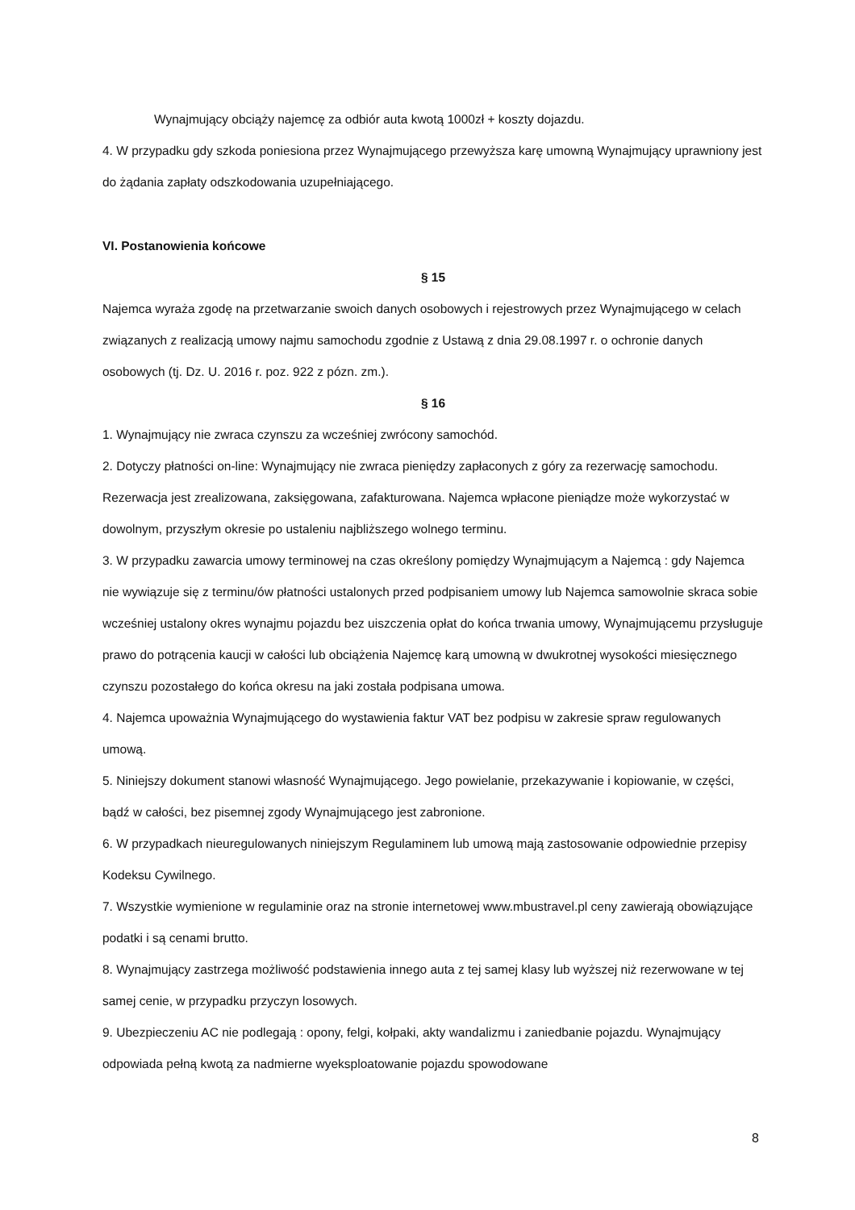Wynajmujący obciąży najemcę za odbiór auta kwotą 1000zł + koszty dojazdu.
4. W przypadku gdy szkoda poniesiona przez Wynajmującego przewyższa karę umowną Wynajmujący uprawniony jest do żądania zapłaty odszkodowania uzupełniającego.
VI. Postanowienia końcowe
§ 15
Najemca wyraża zgodę na przetwarzanie swoich danych osobowych i rejestrowych przez Wynajmującego w celach związanych z realizacją umowy najmu samochodu zgodnie z Ustawą z dnia 29.08.1997 r. o ochronie danych osobowych (tj. Dz. U. 2016 r. poz. 922 z pózn. zm.).
§ 16
1. Wynajmujący nie zwraca czynszu za wcześniej zwrócony samochód.
2. Dotyczy płatności on-line: Wynajmujący nie zwraca pieniędzy zapłaconych z góry za rezerwację samochodu. Rezerwacja jest zrealizowana, zaksięgowana, zafakturowana. Najemca wpłacone pieniądze może wykorzystać w dowolnym, przyszłym okresie po ustaleniu najbliższego wolnego terminu.
3. W przypadku zawarcia umowy terminowej na czas określony pomiędzy Wynajmującym a Najemcą : gdy Najemca nie wywiązuje się z terminu/ów płatności ustalonych przed podpisaniem umowy lub Najemca samowolnie skraca sobie wcześniej ustalony okres wynajmu pojazdu bez uiszczenia opłat do końca trwania umowy, Wynajmującemu przysługuje prawo do potrącenia kaucji w całości lub obciążenia Najemcę karą umowną w dwukrotnej wysokości miesięcznego czynszu pozostałego do końca okresu na jaki została podpisana umowa.
4. Najemca upoważnia Wynajmującego do wystawienia faktur VAT bez podpisu w zakresie spraw regulowanych umową.
5. Niniejszy dokument stanowi własność Wynajmującego. Jego powielanie, przekazywanie i kopiowanie, w części, bądź w całości, bez pisemnej zgody Wynajmującego jest zabronione.
6. W przypadkach nieuregulowanych niniejszym Regulaminem lub umową mają zastosowanie odpowiednie przepisy Kodeksu Cywilnego.
7. Wszystkie wymienione w regulaminie oraz na stronie internetowej www.mbustravel.pl ceny zawierają obowiązujące podatki i są cenami brutto.
8. Wynajmujący zastrzega możliwość podstawienia innego auta z tej samej klasy lub wyższej niż rezerwowane w tej samej cenie, w przypadku przyczyn losowych.
9. Ubezpieczeniu AC nie podlegają : opony, felgi, kołpaki, akty wandalizmu i zaniedbanie pojazdu. Wynajmujący odpowiada pełną kwotą za nadmierne wyeksploatowanie pojazdu spowodowane
8